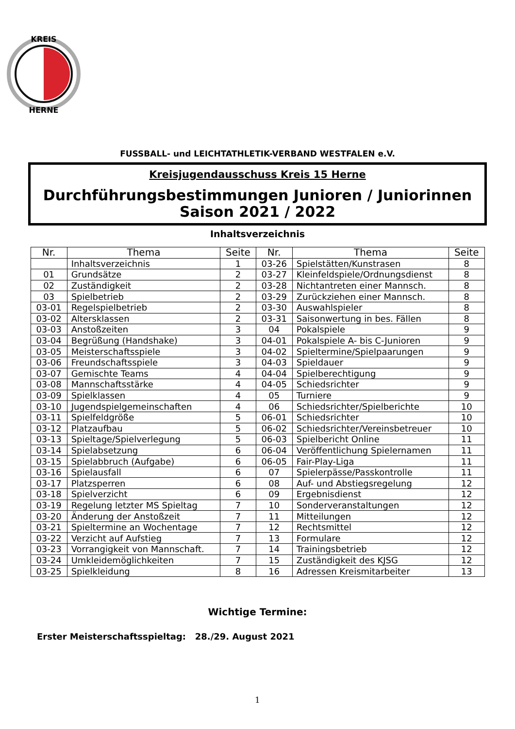KREIS
HERNE
FUSSBALL- und LEICHTATHLETIK-VERBAND WESTFALEN e.V.
Kreisjugendausschuss Kreis 15 Herne
Durchführungsbestimmungen Junioren / Juniorinnen
Saison 2021 / 2022
Inhaltsverzeichnis
| Nr. | Thema | Seite | Nr. | Thema | Seite |
| --- | --- | --- | --- | --- | --- |
| | Inhaltsverzeichnis | 1 | 03-26 | Spielstätten/Kunstrasen | 8 |
| 01 | Grundsätze | 2 | 03-27 | Kleinfeldspiele/Ordnungsdienst | 8 |
| 02 | Zuständigkeit | 2 | 03-28 | Nichtantreten einer Mannsch. | 8 |
| 03 | Spielbetrieb | 2 | 03-29 | Zurückziehen einer Mannsch. | 8 |
| 03-01 | Regelspielbetrieb | 2 | 03-30 | Auswahlspieler | 8 |
| 03-02 | Altersklassen | 2 | 03-31 | Saisonwertung in bes. Fällen | 8 |
| 03-03 | Anstoßzeiten | 3 | 04 | Pokalspiele | 9 |
| 03-04 | Begrüßung (Handshake) | 3 | 04-01 | Pokalspiele A- bis C-Junioren | 9 |
| 03-05 | Meisterschaftsspiele | 3 | 04-02 | Spieltermine/Spielpaarungen | 9 |
| 03-06 | Freundschaftsspiele | 3 | 04-03 | Spieldauer | 9 |
| 03-07 | Gemischte Teams | 4 | 04-04 | Spielberechtigung | 9 |
| 03-08 | Mannschaftsstärke | 4 | 04-05 | Schiedsrichter | 9 |
| 03-09 | Spielklassen | 4 | 05 | Turniere | 9 |
| 03-10 | Jugendspielgemeinschaften | 4 | 06 | Schiedsrichter/Spielberichte | 10 |
| 03-11 | Spielfeldgröße | 5 | 06-01 | Schiedsrichter | 10 |
| 03-12 | Platzaufbau | 5 | 06-02 | Schiedsrichter/Vereinsbetreuer | 10 |
| 03-13 | Spieltage/Spielverlegung | 5 | 06-03 | Spielbericht Online | 11 |
| 03-14 | Spielabsetzung | 6 | 06-04 | Veröffentlichung Spielernamen | 11 |
| 03-15 | Spielabbruch (Aufgabe) | 6 | 06-05 | Fair-Play-Liga | 11 |
| 03-16 | Spielausfall | 6 | 07 | Spielerpässe/Passkontrolle | 11 |
| 03-17 | Platzsperren | 6 | 08 | Auf- und Abstiegsregelung | 12 |
| 03-18 | Spielverzicht | 6 | 09 | Ergebnisdienst | 12 |
| 03-19 | Regelung letzter MS Spieltag | 7 | 10 | Sonderveranstaltungen | 12 |
| 03-20 | Änderung der Anstoßzeit | 7 | 11 | Mitteilungen | 12 |
| 03-21 | Spieltermine an Wochentage | 7 | 12 | Rechtsmittel | 12 |
| 03-22 | Verzicht auf Aufstieg | 7 | 13 | Formulare | 12 |
| 03-23 | Vorrangigkeit von Mannschaft. | 7 | 14 | Trainingsbetrieb | 12 |
| 03-24 | Umkleidemöglichkeiten | 7 | 15 | Zuständigkeit des KJSG | 12 |
| 03-25 | Spielkleidung | 8 | 16 | Adressen Kreismitarbeiter | 13 |
Wichtige Termine:
Erster Meisterschaftsspieltag: 28./29. August 2021
1